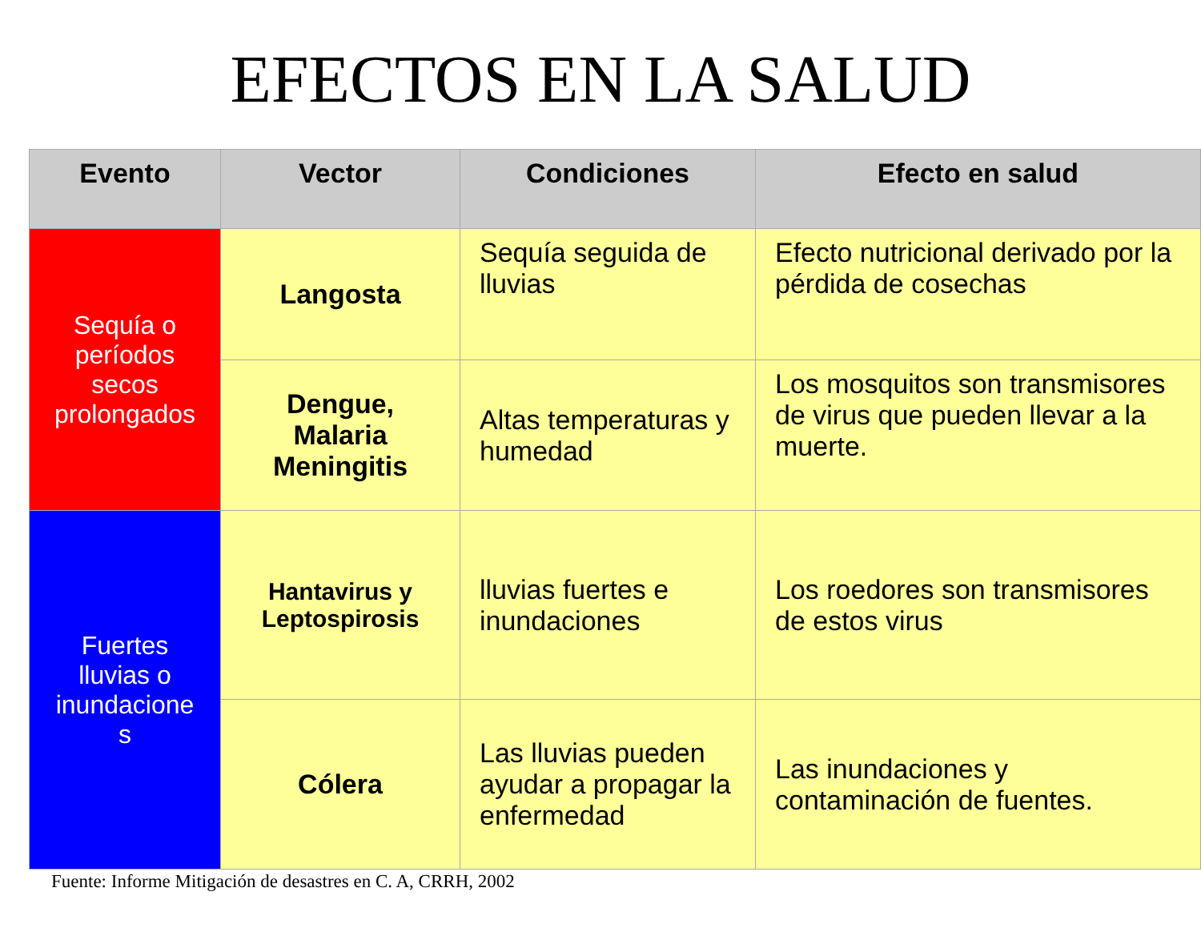EFECTOS EN LA SALUD
| Evento | Vector | Condiciones | Efecto en salud |
| --- | --- | --- | --- |
| Sequía o períodos secos prolongados | Langosta | Sequía seguida de lluvias | Efecto nutricional derivado por la pérdida de cosechas |
| | Dengue, Malaria Meningitis | Altas temperaturas y humedad | Los mosquitos son transmisores de virus que pueden llevar a la muerte. |
| Fuertes lluvias o inundacione s | Hantavirus y Leptospirosis | lluvias fuertes e inundaciones | Los roedores son transmisores de estos virus |
| | Cólera | Las lluvias pueden ayudar a propagar la enfermedad | Las inundaciones y contaminación de fuentes. |
Fuente: Informe Mitigación de desastres en C. A, CRRH, 2002